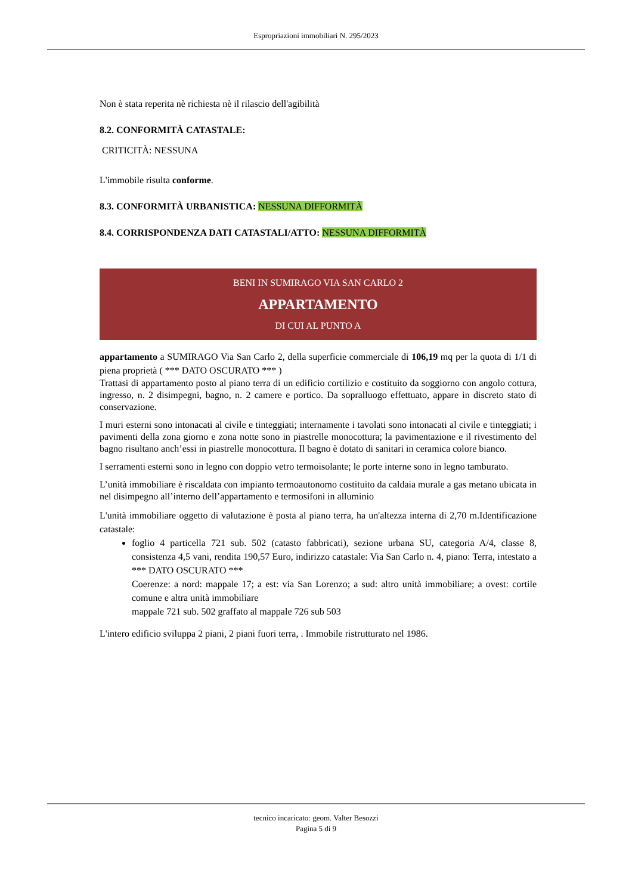Espropriazioni immobiliari N. 295/2023
Non è stata reperita nè richiesta nè il rilascio dell'agibilità
8.2. CONFORMITÀ CATASTALE:
CRITICITÀ: NESSUNA
L'immobile risulta conforme.
8.3. CONFORMITÀ URBANISTICA: NESSUNA DIFFORMITÀ
8.4. CORRISPONDENZA DATI CATASTALI/ATTO: NESSUNA DIFFORMITÀ
BENI IN SUMIRAGO VIA SAN CARLO 2
APPARTAMENTO
DI CUI AL PUNTO A
appartamento a SUMIRAGO Via San Carlo 2, della superficie commerciale di 106,19 mq per la quota di 1/1 di piena proprietà ( *** DATO OSCURATO *** )
Trattasi di appartamento posto al piano terra di un edificio cortilizio e costituito da soggiorno con angolo cottura, ingresso, n. 2 disimpegni, bagno, n. 2 camere e portico. Da sopralluogo effettuato, appare in discreto stato di conservazione.
I muri esterni sono intonacati al civile e tinteggiati; internamente i tavolati sono intonacati al civile e tinteggiati; i pavimenti della zona giorno e zona notte sono in piastrelle monocottura; la pavimentazione e il rivestimento del bagno risultano anch’essi in piastrelle monocottura. Il bagno è dotato di sanitari in ceramica colore bianco.
I serramenti esterni sono in legno con doppio vetro termoisolante; le porte interne sono in legno tamburato.
L’unità immobiliare è riscaldata con impianto termoautonomo costituito da caldaia murale a gas metano ubicata in nel disimpegno all’interno dell’appartamento e termosifoni in alluminio
L'unità immobiliare oggetto di valutazione è posta al piano terra, ha un'altezza interna di 2,70 m.Identificazione catastale:
foglio 4 particella 721 sub. 502 (catasto fabbricati), sezione urbana SU, categoria A/4, classe 8, consistenza 4,5 vani, rendita 190,57 Euro, indirizzo catastale: Via San Carlo n. 4, piano: Terra, intestato a *** DATO OSCURATO ***
Coerenze: a nord: mappale 17; a est: via San Lorenzo; a sud: altro unità immobiliare; a ovest: cortile comune e altra unità immobiliare
mappale 721 sub. 502 graffato al mappale 726 sub 503
L'intero edificio sviluppa 2 piani, 2 piani fuori terra, . Immobile ristrutturato nel 1986.
tecnico incaricato: geom. Valter Besozzi
Pagina 5 di 9